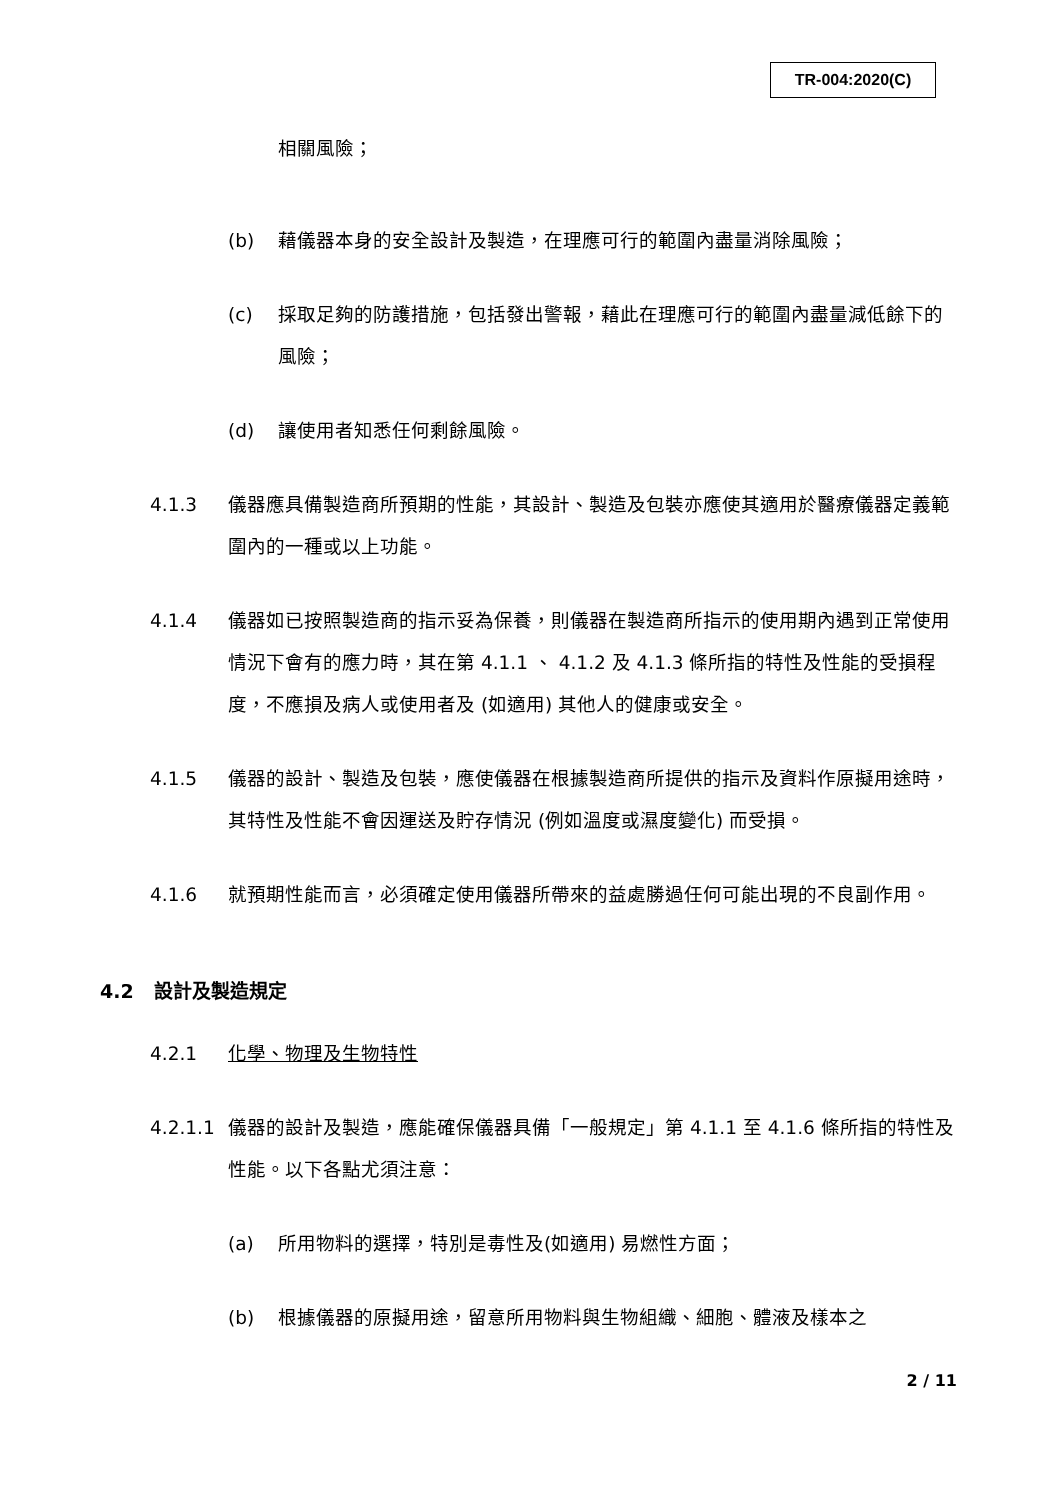TR-004:2020(C)
相關風險；
(b) 藉儀器本身的安全設計及製造，在理應可行的範圍內盡量消除風險；
(c) 採取足夠的防護措施，包括發出警報，藉此在理應可行的範圍內盡量減低餘下的風險；
(d) 讓使用者知悉任何剩餘風險。
4.1.3 儀器應具備製造商所預期的性能，其設計、製造及包裝亦應使其適用於醫療儀器定義範圍內的一種或以上功能。
4.1.4 儀器如已按照製造商的指示妥為保養，則儀器在製造商所指示的使用期內遇到正常使用情況下會有的應力時，其在第 4.1.1 、 4.1.2 及 4.1.3 條所指的特性及性能的受損程度，不應損及病人或使用者及 (如適用) 其他人的健康或安全。
4.1.5 儀器的設計、製造及包裝，應使儀器在根據製造商所提供的指示及資料作原擬用途時，其特性及性能不會因運送及貯存情況 (例如溫度或濕度變化) 而受損。
4.1.6 就預期性能而言，必須確定使用儀器所帶來的益處勝過任何可能出現的不良副作用。
4.2 設計及製造規定
4.2.1 化學、物理及生物特性
4.2.1.1 儀器的設計及製造，應能確保儀器具備「一般規定」第 4.1.1 至 4.1.6 條所指的特性及性能。以下各點尤須注意：
(a) 所用物料的選擇，特別是毒性及(如適用) 易燃性方面；
(b) 根據儀器的原擬用途，留意所用物料與生物組織、細胞、體液及樣本之
2 / 11